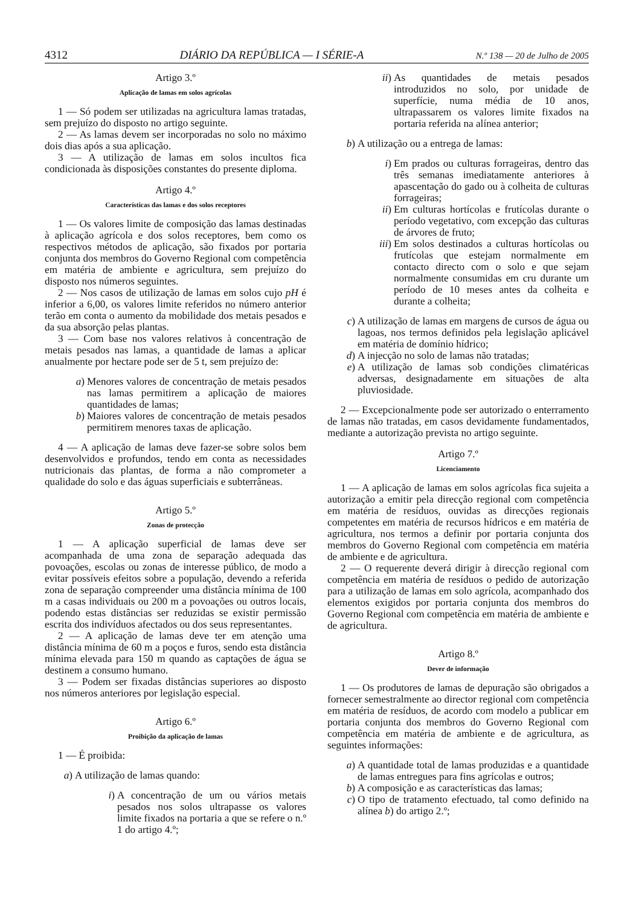4312 DIÁRIO DA REPÚBLICA — I SÉRIE-A N.º 138 — 20 de Julho de 2005
Artigo 3.º
Aplicação de lamas em solos agrícolas
1 — Só podem ser utilizadas na agricultura lamas tratadas, sem prejuízo do disposto no artigo seguinte.
2 — As lamas devem ser incorporadas no solo no máximo dois dias após a sua aplicação.
3 — A utilização de lamas em solos incultos fica condicionada às disposições constantes do presente diploma.
Artigo 4.º
Características das lamas e dos solos receptores
1 — Os valores limite de composição das lamas destinadas à aplicação agrícola e dos solos receptores, bem como os respectivos métodos de aplicação, são fixados por portaria conjunta dos membros do Governo Regional com competência em matéria de ambiente e agricultura, sem prejuízo do disposto nos números seguintes.
2 — Nos casos de utilização de lamas em solos cujo pH é inferior a 6,00, os valores limite referidos no número anterior terão em conta o aumento da mobilidade dos metais pesados e da sua absorção pelas plantas.
3 — Com base nos valores relativos à concentração de metais pesados nas lamas, a quantidade de lamas a aplicar anualmente por hectare pode ser de 5 t, sem prejuízo de:
a) Menores valores de concentração de metais pesados nas lamas permitirem a aplicação de maiores quantidades de lamas;
b) Maiores valores de concentração de metais pesados permitirem menores taxas de aplicação.
4 — A aplicação de lamas deve fazer-se sobre solos bem desenvolvidos e profundos, tendo em conta as necessidades nutricionais das plantas, de forma a não comprometer a qualidade do solo e das águas superficiais e subterrâneas.
Artigo 5.º
Zonas de protecção
1 — A aplicação superficial de lamas deve ser acompanhada de uma zona de separação adequada das povoações, escolas ou zonas de interesse público, de modo a evitar possíveis efeitos sobre a população, devendo a referida zona de separação compreender uma distância mínima de 100 m a casas individuais ou 200 m a povoações ou outros locais, podendo estas distâncias ser reduzidas se existir permissão escrita dos indivíduos afectados ou dos seus representantes.
2 — A aplicação de lamas deve ter em atenção uma distância mínima de 60 m a poços e furos, sendo esta distância mínima elevada para 150 m quando as captações de água se destinem a consumo humano.
3 — Podem ser fixadas distâncias superiores ao disposto nos números anteriores por legislação especial.
Artigo 6.º
Proibição da aplicação de lamas
1 — É proibida:
a) A utilização de lamas quando:
i) A concentração de um ou vários metais pesados nos solos ultrapasse os valores limite fixados na portaria a que se refere o n.º 1 do artigo 4.º;
ii) As quantidades de metais pesados introduzidos no solo, por unidade de superfície, numa média de 10 anos, ultrapassarem os valores limite fixados na portaria referida na alínea anterior;
b) A utilização ou a entrega de lamas:
i) Em prados ou culturas forrageiras, dentro das três semanas imediatamente anteriores à apascentação do gado ou à colheita de culturas forrageiras;
ii) Em culturas hortícolas e frutícolas durante o período vegetativo, com excepção das culturas de árvores de fruto;
iii) Em solos destinados a culturas hortícolas ou frutícolas que estejam normalmente em contacto directo com o solo e que sejam normalmente consumidas em cru durante um período de 10 meses antes da colheita e durante a colheita;
c) A utilização de lamas em margens de cursos de água ou lagoas, nos termos definidos pela legislação aplicável em matéria de domínio hídrico;
d) A injecção no solo de lamas não tratadas;
e) A utilização de lamas sob condições climatéricas adversas, designadamente em situações de alta pluviosidade.
2 — Excepcionalmente pode ser autorizado o enterramento de lamas não tratadas, em casos devidamente fundamentados, mediante a autorização prevista no artigo seguinte.
Artigo 7.º
Licenciamento
1 — A aplicação de lamas em solos agrícolas fica sujeita a autorização a emitir pela direcção regional com competência em matéria de resíduos, ouvidas as direcções regionais competentes em matéria de recursos hídricos e em matéria de agricultura, nos termos a definir por portaria conjunta dos membros do Governo Regional com competência em matéria de ambiente e de agricultura.
2 — O requerente deverá dirigir à direcção regional com competência em matéria de resíduos o pedido de autorização para a utilização de lamas em solo agrícola, acompanhado dos elementos exigidos por portaria conjunta dos membros do Governo Regional com competência em matéria de ambiente e de agricultura.
Artigo 8.º
Dever de informação
1 — Os produtores de lamas de depuração são obrigados a fornecer semestralmente ao director regional com competência em matéria de resíduos, de acordo com modelo a publicar em portaria conjunta dos membros do Governo Regional com competência em matéria de ambiente e de agricultura, as seguintes informações:
a) A quantidade total de lamas produzidas e a quantidade de lamas entregues para fins agrícolas e outros;
b) A composição e as características das lamas;
c) O tipo de tratamento efectuado, tal como definido na alínea b) do artigo 2.º;